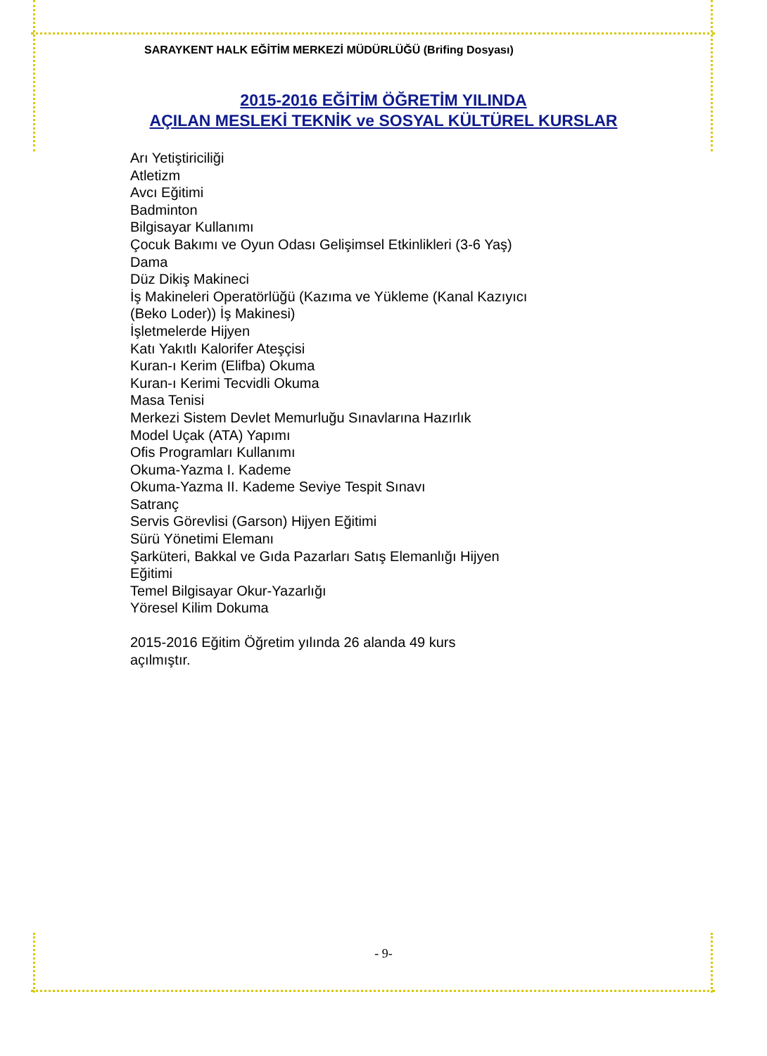SARAYKENT HALK EĞİTİM MERKEZİ MÜDÜRLÜĞÜ (Brifing Dosyası)
2015-2016 EĞİTİM ÖĞRETİM YILINDA
AÇILAN MESLEKİ TEKNİK ve SOSYAL KÜLTÜREL KURSLAR
Arı Yetiştiriciliği
Atletizm
Avcı Eğitimi
Badminton
Bilgisayar Kullanımı
Çocuk Bakımı ve Oyun Odası Gelişimsel Etkinlikleri (3-6 Yaş)
Dama
Düz Dikiş Makineci
İş Makineleri Operatörlüğü (Kazıma ve Yükleme (Kanal Kazıyıcı (Beko Loder)) İş Makinesi)
İşletmelerde Hijyen
Katı Yakıtlı Kalorifer Ateşçisi
Kuran-ı Kerim (Elifba) Okuma
Kuran-ı Kerimi Tecvidli Okuma
Masa Tenisi
Merkezi Sistem Devlet Memurluğu Sınavlarına Hazırlık
Model Uçak (ATA) Yapımı
Ofis Programları Kullanımı
Okuma-Yazma I. Kademe
Okuma-Yazma II. Kademe Seviye Tespit Sınavı
Satranç
Servis Görevlisi (Garson) Hijyen Eğitimi
Sürü Yönetimi Elemanı
Şarküteri, Bakkal ve Gıda Pazarları Satış Elemanlığı Hijyen Eğitimi
Temel Bilgisayar Okur-Yazarlığı
Yöresel Kilim Dokuma
2015-2016 Eğitim Öğretim yılında 26 alanda 49 kurs açılmıştır.
- 9-